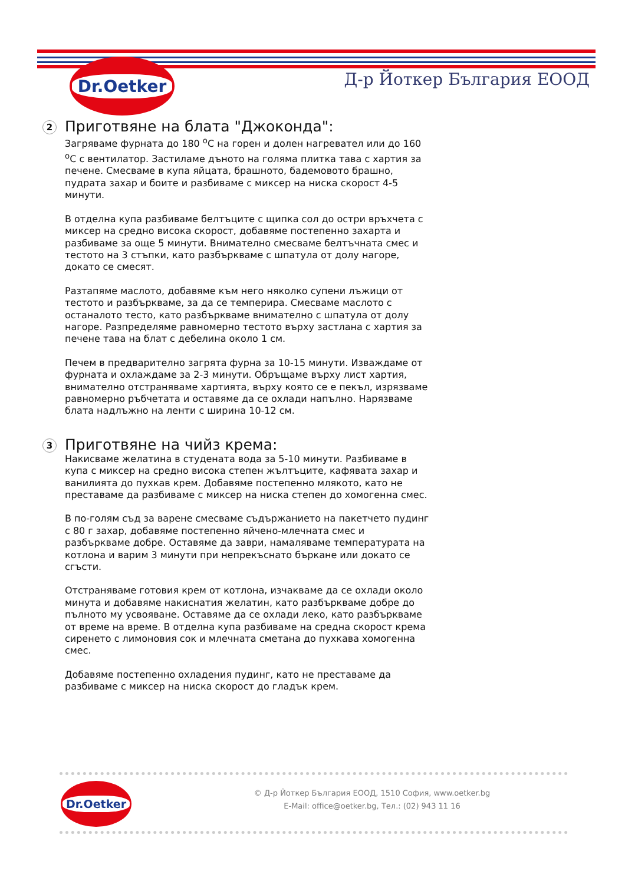Dr.Oetker
Д-р Йоткер България ЕООД
2
Приготвяне на блата "Джоконда":
Загряваме фурната до 180 <sup>о</sup>С на горен и долен нагревател или до 160 <sup>о</sup>С с вентилатор. Застиламе дъното на голяма плитка тава с хартия за печене. Смесваме в купа яйцата, брашното, бадемовото брашно, пудрата захар и боите и разбиваме с миксер на ниска скорост 4-5 минути.
В отделна купа разбиваме белтъците с щипка сол до остри връхчета с миксер на средно висока скорост, добавяме постепенно захарта и разбиваме за още 5 минути. Внимателно смесваме белтъчната смес и тестото на 3 стъпки, като разбъркваме с шпатула от долу нагоре, докато се смесят.
Разтапяме маслото, добавяме към него няколко супени лъжици от тестото и разбъркваме, за да се темперира. Смесваме маслото с останалото тесто, като разбъркваме внимателно с шпатула от долу нагоре. Разпределяме равномерно тестото върху застлана с хартия за печене тава на блат с дебелина около 1 см.
Печем в предварително загрята фурна за 10-15 минути. Изваждаме от фурната и охлаждаме за 2-3 минути. Обръщаме върху лист хартия, внимателно отстраняваме хартията, върху която се е пекъл, изрязваме равномерно ръбчетата и оставяме да се охлади напълно. Нарязваме блата надлъжно на ленти с ширина 10-12 см.
3
Приготвяне на чийз крема:
Накисваме желатина в студената вода за 5-10 минути. Разбиваме в купа с миксер на средно висока степен жълтъците, кафявата захар и ванилията до пухкав крем. Добавяме постепенно млякото, като не преставаме да разбиваме с миксер на ниска степен до хомогенна смес.
В по-голям съд за варене смесваме съдържанието на пакетчето пудинг с 80 г захар, добавяме постепенно яйчено-млечната смес и разбъркваме добре. Оставяме да заври, намаляваме температурата на котлона и варим 3 минути при непрекъснато бъркане или докато се сгъсти.
Отстраняваме готовия крем от котлона, изчакваме да се охлади около минута и добавяме накиснатия желатин, като разбъркваме добре до пълното му усвояване. Оставяме да се охлади леко, като разбъркваме от време на време. В отделна купа разбиваме на средна скорост крема сиренето с лимоновия сок и млечната сметана до пухкава хомогенна смес.
Добавяме постепенно охладения пудинг, като не преставаме да разбиваме с миксер на ниска скорост до гладък крем.
Dr.Oetker
© Д-р Йоткер България ЕООД, 1510 София, www.oetker.bg
E-Mail: office@oetker.bg, Тел.: (02) 943 11 16